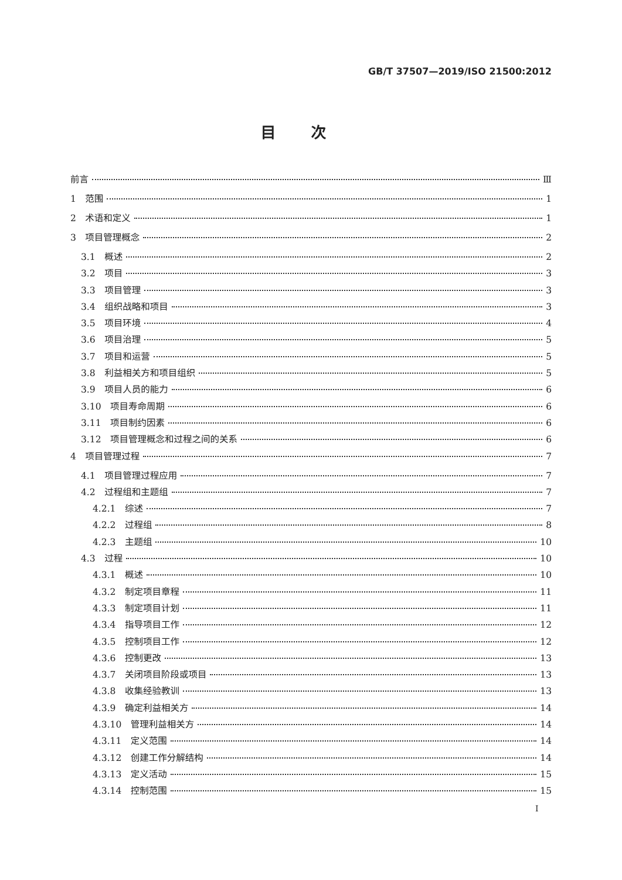GB/T 37507—2019/ISO 21500:2012
目次
前言 Ⅲ
1　范围 1
2　术语和定义 1
3　项目管理概念 2
3.1　概述 2
3.2　项目 3
3.3　项目管理 3
3.4　组织战略和项目 3
3.5　项目环境 4
3.6　项目治理 5
3.7　项目和运营 5
3.8　利益相关方和项目组织 5
3.9　项目人员的能力 6
3.10　项目寿命周期 6
3.11　项目制约因素 6
3.12　项目管理概念和过程之间的关系 6
4　项目管理过程 7
4.1　项目管理过程应用 7
4.2　过程组和主题组 7
4.2.1　综述 7
4.2.2　过程组 8
4.2.3　主题组 10
4.3　过程 10
4.3.1　概述 10
4.3.2　制定项目章程 11
4.3.3　制定项目计划 11
4.3.4　指导项目工作 12
4.3.5　控制项目工作 12
4.3.6　控制更改 13
4.3.7　关闭项目阶段或项目 13
4.3.8　收集经验教训 13
4.3.9　确定利益相关方 14
4.3.10　管理利益相关方 14
4.3.11　定义范围 14
4.3.12　创建工作分解结构 14
4.3.13　定义活动 15
4.3.14　控制范围 15
I